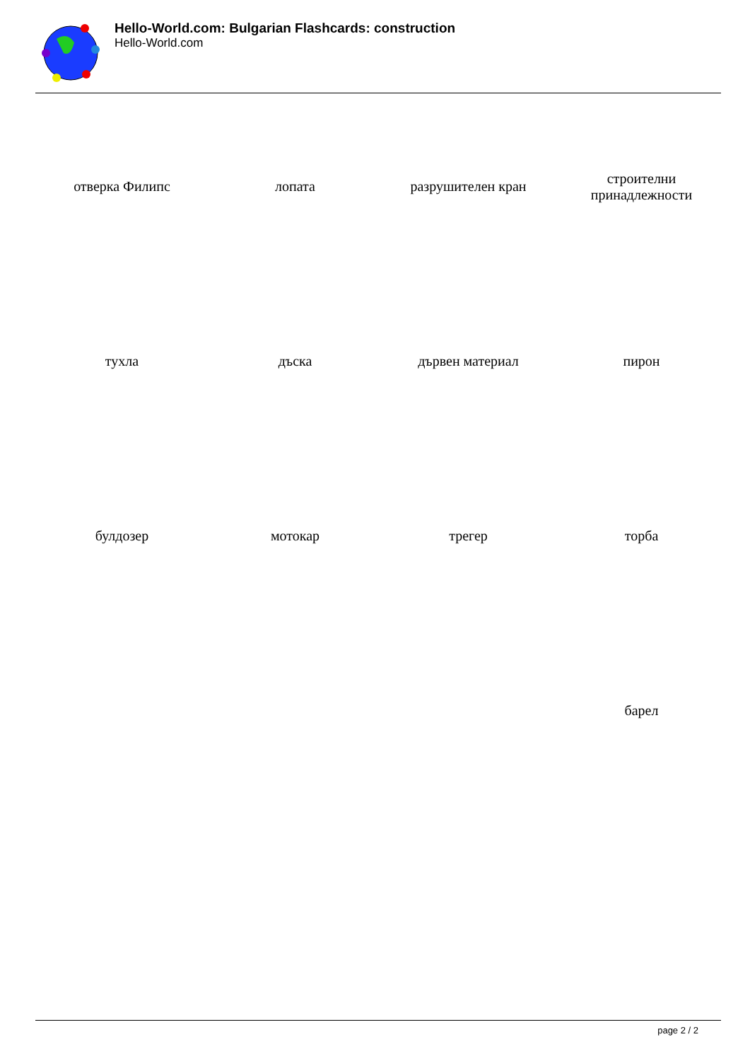Hello-World.com: Bulgarian Flashcards: construction
Hello-World.com
| отверка Филипс | лопата | разрушителен кран | строителни принадлежности |
| тухла | дъска | дървен материал | пирон |
| булдозер | мотокар | трегер | торба |
| | | | барел |
page 2 / 2